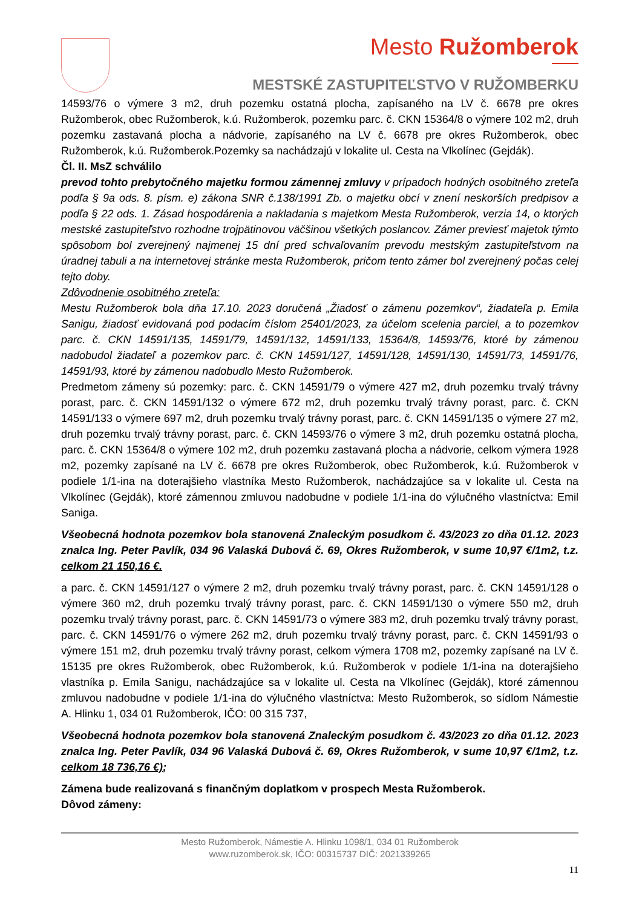Mesto Ružomberok
MESTSKÉ ZASTUPITEĽSTVO V RUŽOMBERKU
14593/76 o výmere 3 m2, druh pozemku ostatná plocha, zapísaného na LV č. 6678 pre okres Ružomberok, obec Ružomberok, k.ú. Ružomberok, pozemku parc. č. CKN 15364/8 o výmere 102 m2, druh pozemku zastavaná plocha a nádvorie, zapísaného na LV č. 6678 pre okres Ružomberok, obec Ružomberok, k.ú. Ružomberok.Pozemky sa nachádzajú v lokalite ul. Cesta na Vlkolínec (Gejdák).
Čl. II. MsZ schválilo
prevod tohto prebytočného majetku formou zámennej zmluvy v prípadoch hodných osobitného zreteľa podľa § 9a ods. 8. písm. e) zákona SNR č.138/1991 Zb. o majetku obcí v znení neskorších predpisov a podľa § 22 ods. 1. Zásad hospodárenia a nakladania s majetkom Mesta Ružomberok, verzia 14, o ktorých mestské zastupiteľstvo rozhodne trojpätinovou väčšinou všetkých poslancov. Zámer previesť majetok týmto spôsobom bol zverejnený najmenej 15 dní pred schvaľovaním prevodu mestským zastupiteľstvom na úradnej tabuli a na internetovej stránke mesta Ružomberok, pričom tento zámer bol zverejnený počas celej tejto doby.
Zdôvodnenie osobitného zreteľa:
Mestu Ružomberok bola dňa 17.10. 2023 doručená „Žiadosť o zámenu pozemkov“, žiadateľa p. Emila Sanigu, žiadosť evidovaná pod podacím číslom 25401/2023, za účelom scelenia parciel, a to pozemkov parc. č. CKN 14591/135, 14591/79, 14591/132, 14591/133, 15364/8, 14593/76, ktoré by zámenou nadobudol žiadateľ a pozemkov parc. č. CKN 14591/127, 14591/128, 14591/130, 14591/73, 14591/76, 14591/93, ktoré by zámenou nadobudlo Mesto Ružomberok.
Predmetom zámeny sú pozemky: parc. č. CKN 14591/79 o výmere 427 m2, druh pozemku trvalý trávny porast, parc. č. CKN 14591/132 o výmere 672 m2, druh pozemku trvalý trávny porast, parc. č. CKN 14591/133 o výmere 697 m2, druh pozemku trvalý trávny porast, parc. č. CKN 14591/135 o výmere 27 m2, druh pozemku trvalý trávny porast, parc. č. CKN 14593/76 o výmere 3 m2, druh pozemku ostatná plocha, parc. č. CKN 15364/8 o výmere 102 m2, druh pozemku zastavaná plocha a nádvorie, celkom výmera 1928 m2, pozemky zapísané na LV č. 6678 pre okres Ružomberok, obec Ružomberok, k.ú. Ružomberok v podiele 1/1-ina na doterajšieho vlastníka Mesto Ružomberok, nachádzajúce sa v lokalite ul. Cesta na Vlkolínec (Gejdák), ktoré zámennou zmluvou nadobudne v podiele 1/1-ina do výlučného vlastníctva: Emil Saniga.
Všeobecná hodnota pozemkov bola stanovená Znaleckým posudkom č. 43/2023 zo dňa 01.12. 2023 znalca Ing. Peter Pavlík, 034 96 Valaská Dubová č. 69, Okres Ružomberok, v sume 10,97 €/1m2, t.z. celkom 21 150,16 €.
a parc. č. CKN 14591/127 o výmere 2 m2, druh pozemku trvalý trávny porast, parc. č. CKN 14591/128 o výmere 360 m2, druh pozemku trvalý trávny porast, parc. č. CKN 14591/130 o výmere 550 m2, druh pozemku trvalý trávny porast, parc. č. CKN 14591/73 o výmere 383 m2, druh pozemku trvalý trávny porast, parc. č. CKN 14591/76 o výmere 262 m2, druh pozemku trvalý trávny porast, parc. č. CKN 14591/93 o výmere 151 m2, druh pozemku trvalý trávny porast, celkom výmera 1708 m2, pozemky zapísané na LV č. 15135 pre okres Ružomberok, obec Ružomberok, k.ú. Ružomberok v podiele 1/1-ina na doterajšieho vlastníka p. Emila Sanigu, nachádzajúce sa v lokalite ul. Cesta na Vlkolínec (Gejdák), ktoré zámennou zmluvou nadobudne v podiele 1/1-ina do výlučného vlastníctva: Mesto Ružomberok, so sídlom Námestie A. Hlinku 1, 034 01 Ružomberok, IČO: 00 315 737,
Všeobecná hodnota pozemkov bola stanovená Znaleckým posudkom č. 43/2023 zo dňa 01.12. 2023 znalca Ing. Peter Pavlík, 034 96 Valaská Dubová č. 69, Okres Ružomberok, v sume 10,97 €/1m2, t.z. celkom 18 736,76 €);
Zámena bude realizovaná s finančným doplatkom v prospech Mesta Ružomberok.
Dôvod zámeny:
Mesto Ružomberok, Námestie A. Hlinku 1098/1, 034 01 Ružomberok
www.ruzomberok.sk, IČO: 00315737 DIČ: 2021339265
11